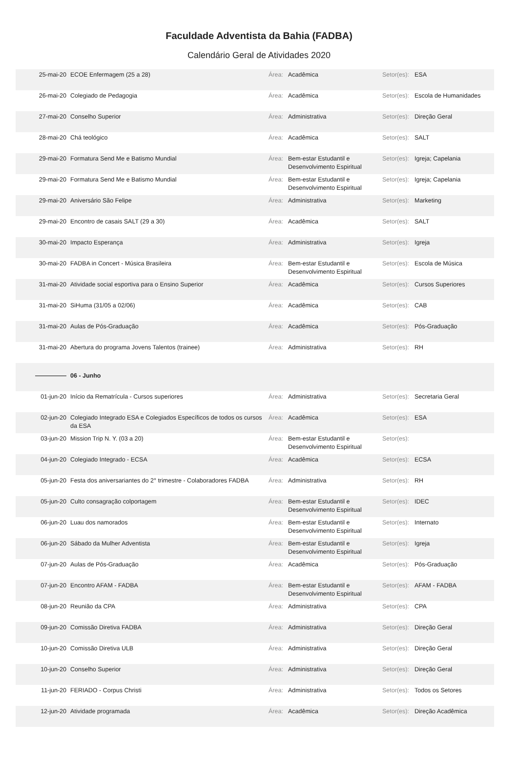Faculdade Adventista da Bahia (FADBA)
Calendário Geral de Atividades 2020
| 25-mai-20 | ECOE Enfermagem (25 a 28) | Área: | Acadêmica | Setor(es): | ESA |
| 26-mai-20 | Colegiado de Pedagogia | Área: | Acadêmica | Setor(es): | Escola de Humanidades |
| 27-mai-20 | Conselho Superior | Área: | Administrativa | Setor(es): | Direção Geral |
| 28-mai-20 | Chá teológico | Área: | Acadêmica | Setor(es): | SALT |
| 29-mai-20 | Formatura Send Me e Batismo Mundial | Área: | Bem-estar Estudantil e Desenvolvimento Espiritual | Setor(es): | Igreja; Capelania |
| 29-mai-20 | Formatura Send Me e Batismo Mundial | Área: | Bem-estar Estudantil e Desenvolvimento Espiritual | Setor(es): | Igreja; Capelania |
| 29-mai-20 | Aniversário São Felipe | Área: | Administrativa | Setor(es): | Marketing |
| 29-mai-20 | Encontro de casais SALT (29 a 30) | Área: | Acadêmica | Setor(es): | SALT |
| 30-mai-20 | Impacto Esperança | Área: | Administrativa | Setor(es): | Igreja |
| 30-mai-20 | FADBA in Concert - Música Brasileira | Área: | Bem-estar Estudantil e Desenvolvimento Espiritual | Setor(es): | Escola de Música |
| 31-mai-20 | Atividade social esportiva para o Ensino Superior | Área: | Acadêmica | Setor(es): | Cursos Superiores |
| 31-mai-20 | SiHuma (31/05 a 02/06) | Área: | Acadêmica | Setor(es): | CAB |
| 31-mai-20 | Aulas de Pós-Graduação | Área: | Acadêmica | Setor(es): | Pós-Graduação |
| 31-mai-20 | Abertura do programa Jovens Talentos (trainee) | Área: | Administrativa | Setor(es): | RH |
| | 06 - Junho | | | | |
| 01-jun-20 | Início da Rematrícula - Cursos superiores | Área: | Administrativa | Setor(es): | Secretaria Geral |
| 02-jun-20 | Colegiado Integrado ESA e Colegiados Específicos de todos os cursos da ESA | Área: | Acadêmica | Setor(es): | ESA |
| 03-jun-20 | Mission Trip N. Y. (03 a 20) | Área: | Bem-estar Estudantil e Desenvolvimento Espiritual | Setor(es): | |
| 04-jun-20 | Colegiado Integrado - ECSA | Área: | Acadêmica | Setor(es): | ECSA |
| 05-jun-20 | Festa dos aniversariantes do 2° trimestre - Colaboradores FADBA | Área: | Administrativa | Setor(es): | RH |
| 05-jun-20 | Culto consagração colportagem | Área: | Bem-estar Estudantil e Desenvolvimento Espiritual | Setor(es): | IDEC |
| 06-jun-20 | Luau dos namorados | Área: | Bem-estar Estudantil e Desenvolvimento Espiritual | Setor(es): | Internato |
| 06-jun-20 | Sábado da Mulher Adventista | Área: | Bem-estar Estudantil e Desenvolvimento Espiritual | Setor(es): | Igreja |
| 07-jun-20 | Aulas de Pós-Graduação | Área: | Acadêmica | Setor(es): | Pós-Graduação |
| 07-jun-20 | Encontro AFAM - FADBA | Área: | Bem-estar Estudantil e Desenvolvimento Espiritual | Setor(es): | AFAM - FADBA |
| 08-jun-20 | Reunião da CPA | Área: | Administrativa | Setor(es): | CPA |
| 09-jun-20 | Comissão Diretiva FADBA | Área: | Administrativa | Setor(es): | Direção Geral |
| 10-jun-20 | Comissão Diretiva ULB | Área: | Administrativa | Setor(es): | Direção Geral |
| 10-jun-20 | Conselho Superior | Área: | Administrativa | Setor(es): | Direção Geral |
| 11-jun-20 | FERIADO - Corpus Christi | Área: | Administrativa | Setor(es): | Todos os Setores |
| 12-jun-20 | Atividade programada | Área: | Acadêmica | Setor(es): | Direção Acadêmica |